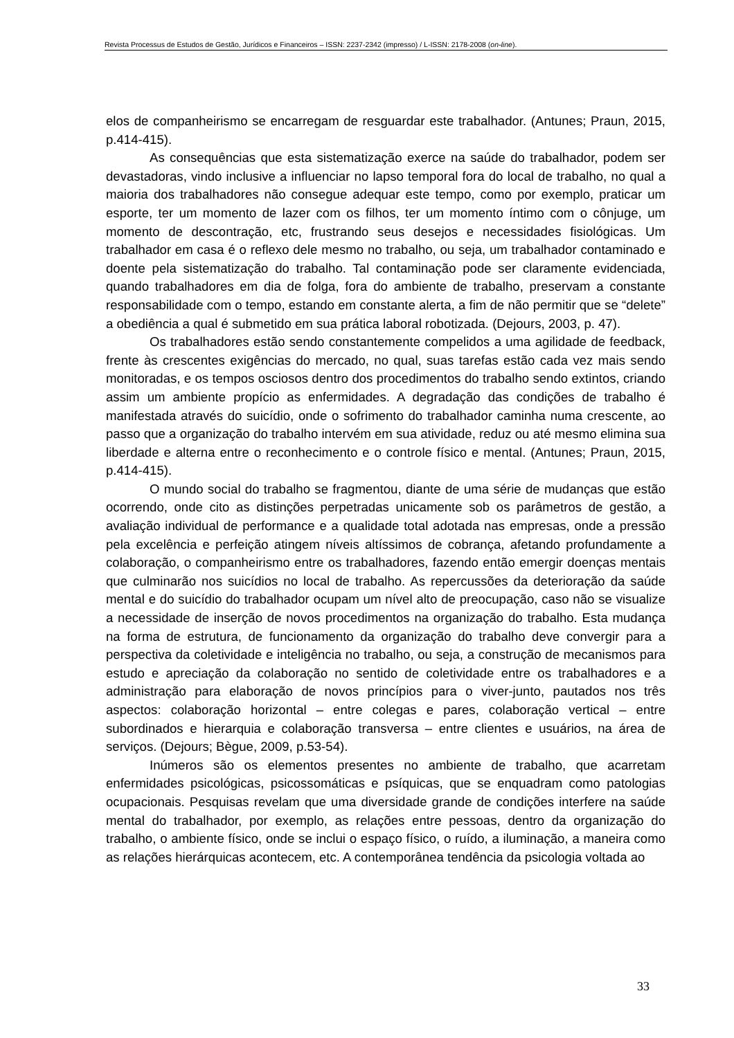Revista Processus de Estudos de Gestão, Jurídicos e Financeiros – ISSN: 2237-2342 (impresso) / L-ISSN: 2178-2008 (on-line).
elos de companheirismo se encarregam de resguardar este trabalhador. (Antunes; Praun, 2015, p.414-415).
As consequências que esta sistematização exerce na saúde do trabalhador, podem ser devastadoras, vindo inclusive a influenciar no lapso temporal fora do local de trabalho, no qual a maioria dos trabalhadores não consegue adequar este tempo, como por exemplo, praticar um esporte, ter um momento de lazer com os filhos, ter um momento íntimo com o cônjuge, um momento de descontração, etc, frustrando seus desejos e necessidades fisiológicas. Um trabalhador em casa é o reflexo dele mesmo no trabalho, ou seja, um trabalhador contaminado e doente pela sistematização do trabalho. Tal contaminação pode ser claramente evidenciada, quando trabalhadores em dia de folga, fora do ambiente de trabalho, preservam a constante responsabilidade com o tempo, estando em constante alerta, a fim de não permitir que se “delete” a obediência a qual é submetido em sua prática laboral robotizada. (Dejours, 2003, p. 47).
Os trabalhadores estão sendo constantemente compelidos a uma agilidade de feedback, frente às crescentes exigências do mercado, no qual, suas tarefas estão cada vez mais sendo monitoradas, e os tempos osciosos dentro dos procedimentos do trabalho sendo extintos, criando assim um ambiente propício as enfermidades. A degradação das condições de trabalho é manifestada através do suicídio, onde o sofrimento do trabalhador caminha numa crescente, ao passo que a organização do trabalho intervém em sua atividade, reduz ou até mesmo elimina sua liberdade e alterna entre o reconhecimento e o controle físico e mental. (Antunes; Praun, 2015, p.414-415).
O mundo social do trabalho se fragmentou, diante de uma série de mudanças que estão ocorrendo, onde cito as distinções perpetradas unicamente sob os parâmetros de gestão, a avaliação individual de performance e a qualidade total adotada nas empresas, onde a pressão pela excelência e perfeição atingem níveis altíssimos de cobrança, afetando profundamente a colaboração, o companheirismo entre os trabalhadores, fazendo então emergir doenças mentais que culminarão nos suicídios no local de trabalho. As repercussões da deterioração da saúde mental e do suicídio do trabalhador ocupam um nível alto de preocupação, caso não se visualize a necessidade de inserção de novos procedimentos na organização do trabalho. Esta mudança na forma de estrutura, de funcionamento da organização do trabalho deve convergir para a perspectiva da coletividade e inteligência no trabalho, ou seja, a construção de mecanismos para estudo e apreciação da colaboração no sentido de coletividade entre os trabalhadores e a administração para elaboração de novos princípios para o viver-junto, pautados nos três aspectos: colaboração horizontal – entre colegas e pares, colaboração vertical – entre subordinados e hierarquia e colaboração transversa – entre clientes e usuários, na área de serviços. (Dejours; Bègue, 2009, p.53-54).
Inúmeros são os elementos presentes no ambiente de trabalho, que acarretam enfermidades psicológicas, psicossomáticas e psíquicas, que se enquadram como patologias ocupacionais. Pesquisas revelam que uma diversidade grande de condições interfere na saúde mental do trabalhador, por exemplo, as relações entre pessoas, dentro da organização do trabalho, o ambiente físico, onde se inclui o espaço físico, o ruído, a iluminação, a maneira como as relações hierárquicas acontecem, etc. A contemporânea tendência da psicologia voltada ao
33